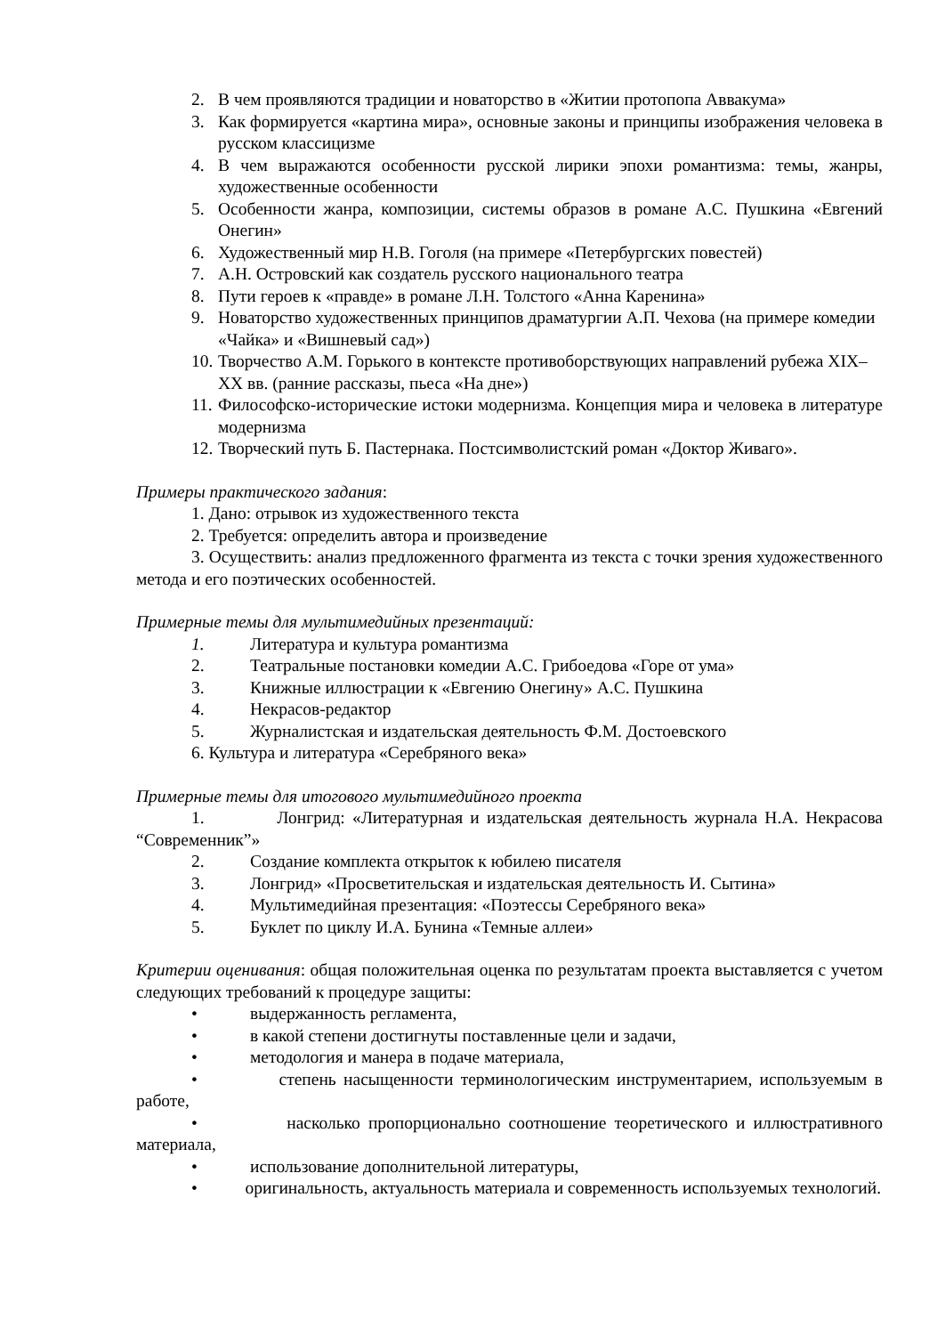2. В чем проявляются традиции и новаторство в «Житии протопопа Аввакума»
3. Как формируется «картина мира», основные законы и принципы изображения человека в русском классицизме
4. В чем выражаются особенности русской лирики эпохи романтизма: темы, жанры, художественные особенности
5. Особенности жанра, композиции, системы образов в романе А.С. Пушкина «Евгений Онегин»
6. Художественный мир Н.В. Гоголя (на примере «Петербургских повестей)
7. А.Н. Островский как создатель русского национального театра
8. Пути героев к «правде» в романе Л.Н. Толстого «Анна Каренина»
9. Новаторство художественных принципов драматургии А.П. Чехова (на примере комедии «Чайка» и «Вишневый сад»)
10. Творчество А.М. Горького в контексте противоборствующих направлений рубежа XIX–XX вв. (ранние рассказы, пьеса «На дне»)
11. Философско-исторические истоки модернизма. Концепция мира и человека в литературе модернизма
12. Творческий путь Б. Пастернака. Постсимволистский роман «Доктор Живаго».
Примеры практического задания:
1. Дано: отрывок из художественного текста
2. Требуется: определить автора и произведение
3. Осуществить: анализ предложенного фрагмента из текста с точки зрения художественного метода и его поэтических особенностей.
Примерные темы для мультимедийных презентаций:
1. Литература и культура романтизма
2. Театральные постановки комедии А.С. Грибоедова «Горе от ума»
3. Книжные иллюстрации к «Евгению Онегину» А.С. Пушкина
4. Некрасов-редактор
5. Журналистская и издательская деятельность Ф.М. Достоевского
6. Культура и литература «Серебряного века»
Примерные темы для итогового мультимедийного проекта
1. Лонгрид: «Литературная и издательская деятельность журнала Н.А. Некрасова “Современник”»
2. Создание комплекта открыток к юбилею писателя
3. Лонгрид» «Просветительская и издательская деятельность И. Сытина»
4. Мультимедийная презентация: «Поэтессы Серебряного века»
5. Буклет по циклу И.А. Бунина «Темные аллеи»
Критерии оценивания: общая положительная оценка по результатам проекта выставляется с учетом следующих требований к процедуре защиты:
• выдержанность регламента,
• в какой степени достигнуты поставленные цели и задачи,
• методология и манера в подаче материала,
• степень насыщенности терминологическим инструментарием, используемым в работе,
• насколько пропорционально соотношение теоретического и иллюстративного материала,
• использование дополнительной литературы,
• оригинальность, актуальность материала и современность используемых технологий.